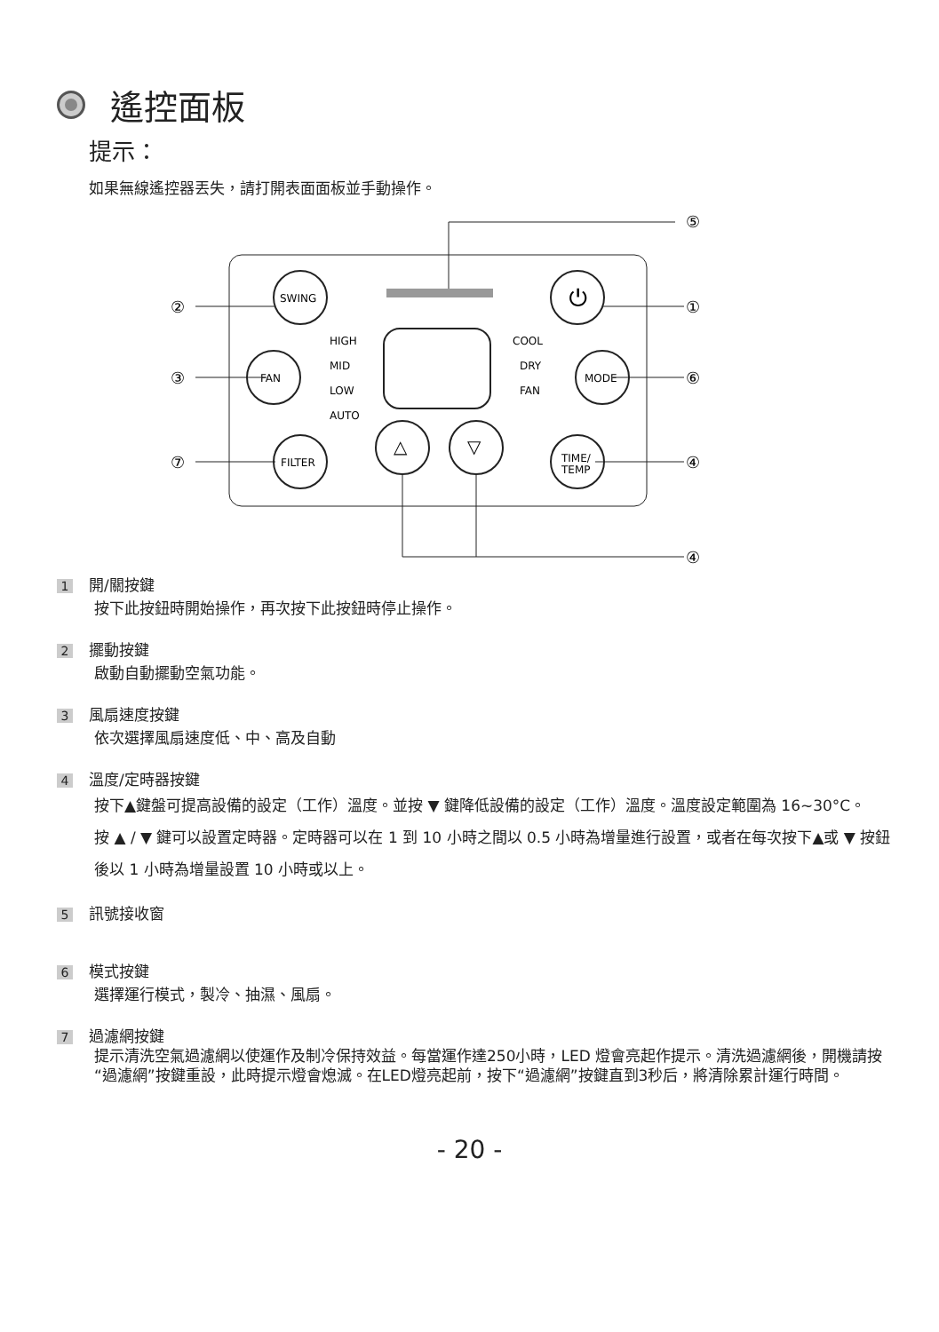遙控面板
提示：
如果無線遙控器丟失，請打開表面面板並手動操作。
SWING
FAN
FILTER
MODE
TIME/
TEMP
HIGH
MID
LOW
AUTO
COOL
DRY
FAN
△
▽
⏻
②
③
⑦
⑤
①
⑥
④
④
1 開/關按鍵
按下此按鈕時開始操作，再次按下此按鈕時停止操作。
2 擺動按鍵
啟動自動擺動空氣功能。
3 風扇速度按鍵
依次選擇風扇速度低、中、高及自動
4 溫度/定時器按鍵
按下▲鍵盤可提高設備的設定（工作）溫度。並按 ▼ 鍵降低設備的設定（工作）溫度。溫度設定範圍為 16~30°C。
按 ▲ / ▼ 鍵可以設置定時器。定時器可以在 1 到 10 小時之間以 0.5 小時為增量進行設置，或者在每次按下▲或 ▼ 按鈕後以 1 小時為增量設置 10 小時或以上。
5 訊號接收窗
6 模式按鍵
選擇運行模式，製冷、抽濕、風扇。
7 過濾網按鍵
提示清洗空氣過濾網以使運作及制冷保持效益。每當運作達250小時，LED 燈會亮起作提示。清洗過濾網後，開機請按“過濾網”按鍵重設，此時提示燈會熄滅。在LED燈亮起前，按下“過濾網”按鍵直到3秒后，將清除累計運行時間。
- 20 -